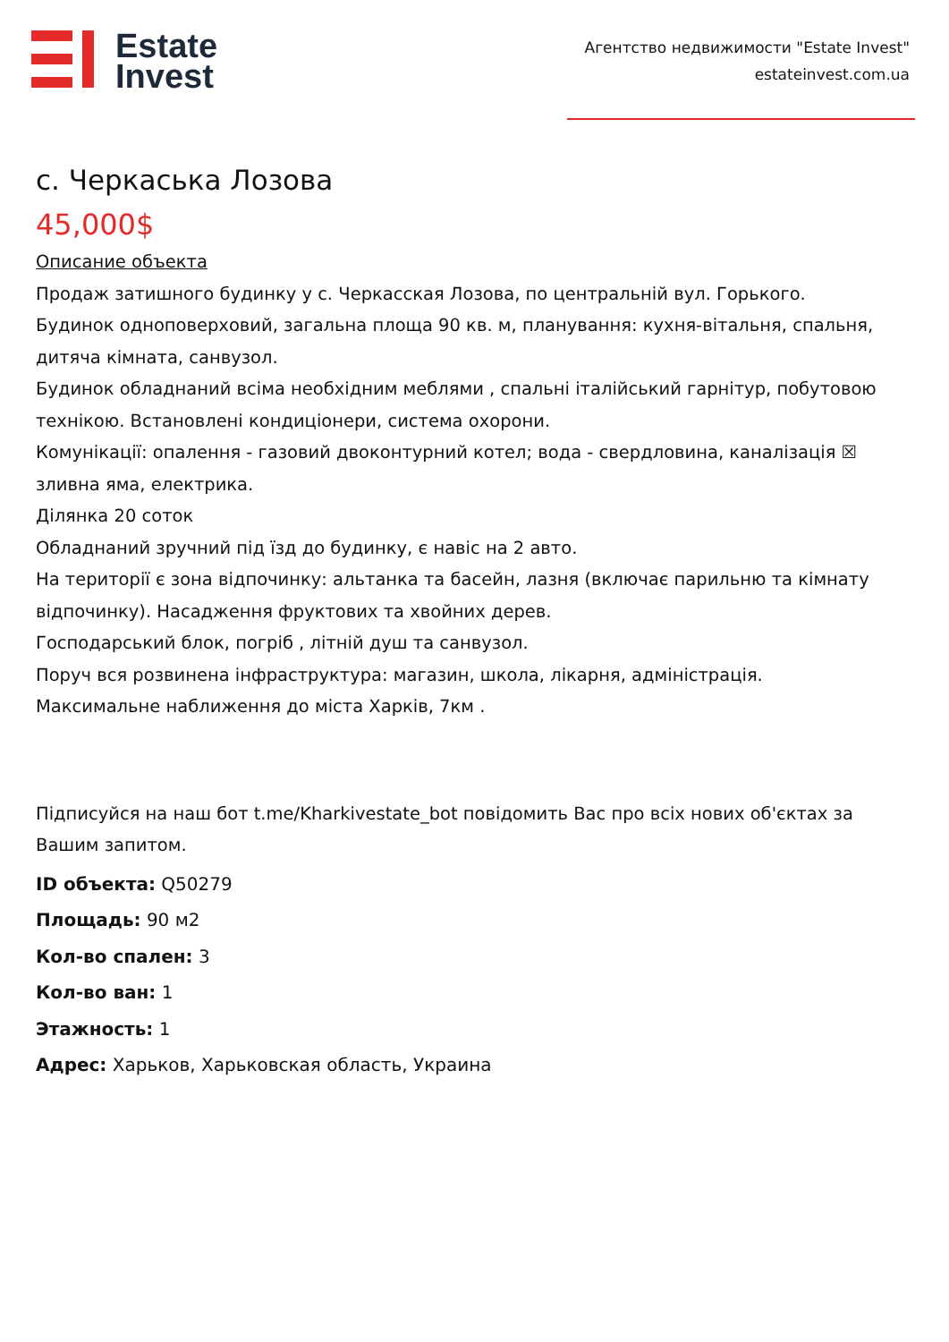Estate
Invest
Агентство недвижимости "Estate Invest"
estateinvest.com.ua
с. Черкаська Лозова
45,000$
Описание объекта
Продаж затишного будинку у с. Черкасская Лозова, по центральній вул. Горького.
Будинок одноповерховий, загальна площа 90 кв. м, планування: кухня-вітальня, спальня, дитяча кімната, санвузол.
Будинок обладнаний всіма необхідним меблями , спальні італійський гарнітур, побутовою технікою. Встановлені кондиціонери, система охорони.
Комунікації: опалення - газовий двоконтурний котел; вода - свердловина, каналізація ☒ зливна яма, електрика.
Ділянка 20 соток
Обладнаний зручний під їзд до будинку, є навіс на 2 авто.
На території є зона відпочинку: альтанка та басейн, лазня (включає парильню та кімнату відпочинку). Насадження фруктових та хвойних дерев.
Господарський блок, погріб , літній душ та санвузол.
Поруч вся розвинена інфраструктура: магазин, школа, лікарня, адміністрація.
Максимальне наближення до міста Харків, 7км .
Підписуйся на наш бот t.me/Kharkivestate_bot повідомить Вас про всіх нових об'єктах за Вашим запитом.
ID объекта: Q50279
Площадь: 90 м2
Кол-во спален: 3
Кол-во ван: 1
Этажность: 1
Адрес: Харьков, Харьковская область, Украина